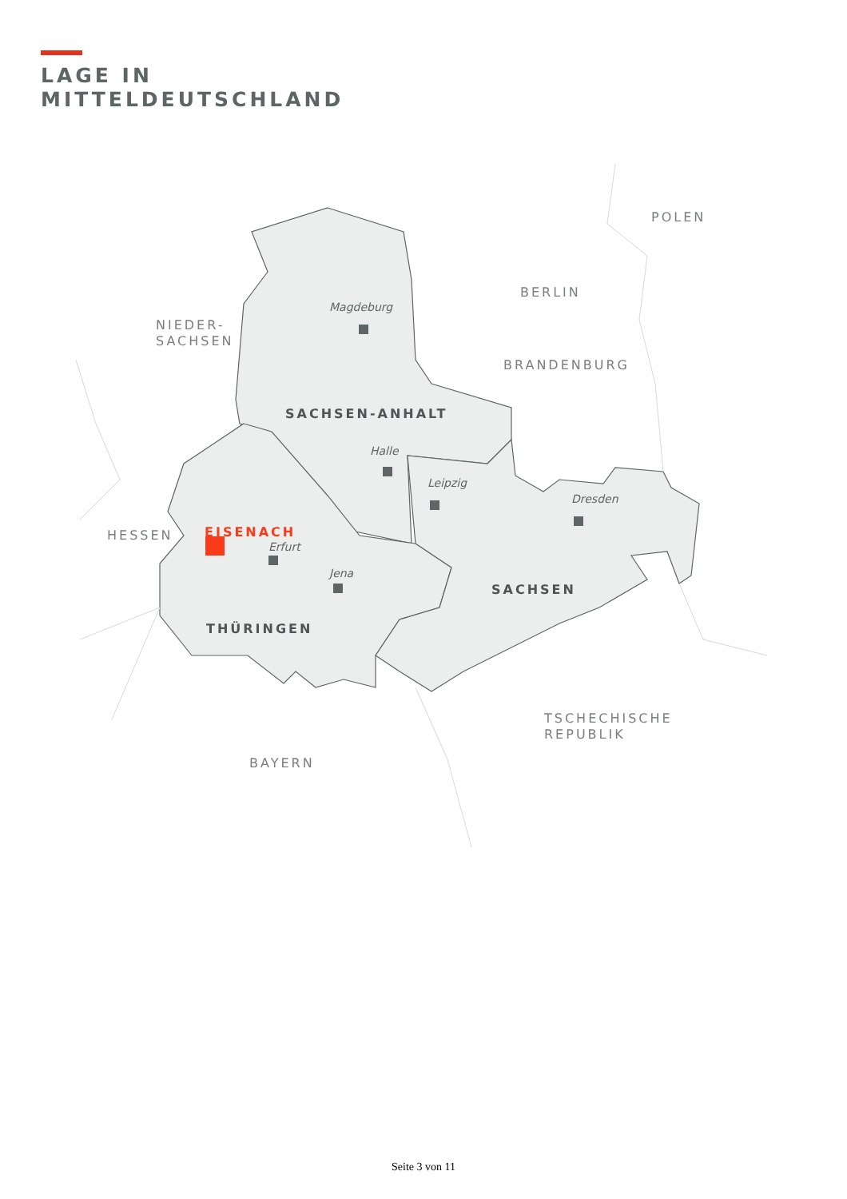LAGE IN
MITTELDEUTSCHLAND
POLEN
BERLIN
NIEDER-
SACHSEN
Magdeburg
BRANDENBURG
SACHSEN-ANHALT
Halle
Leipzig
Dresden
HESSEN EISENACH
Erfurt
SACHSEN
Jena
THÜRINGEN
TSCHECHISCHE
REPUBLIK
BAYERN
Seite 3 von 11